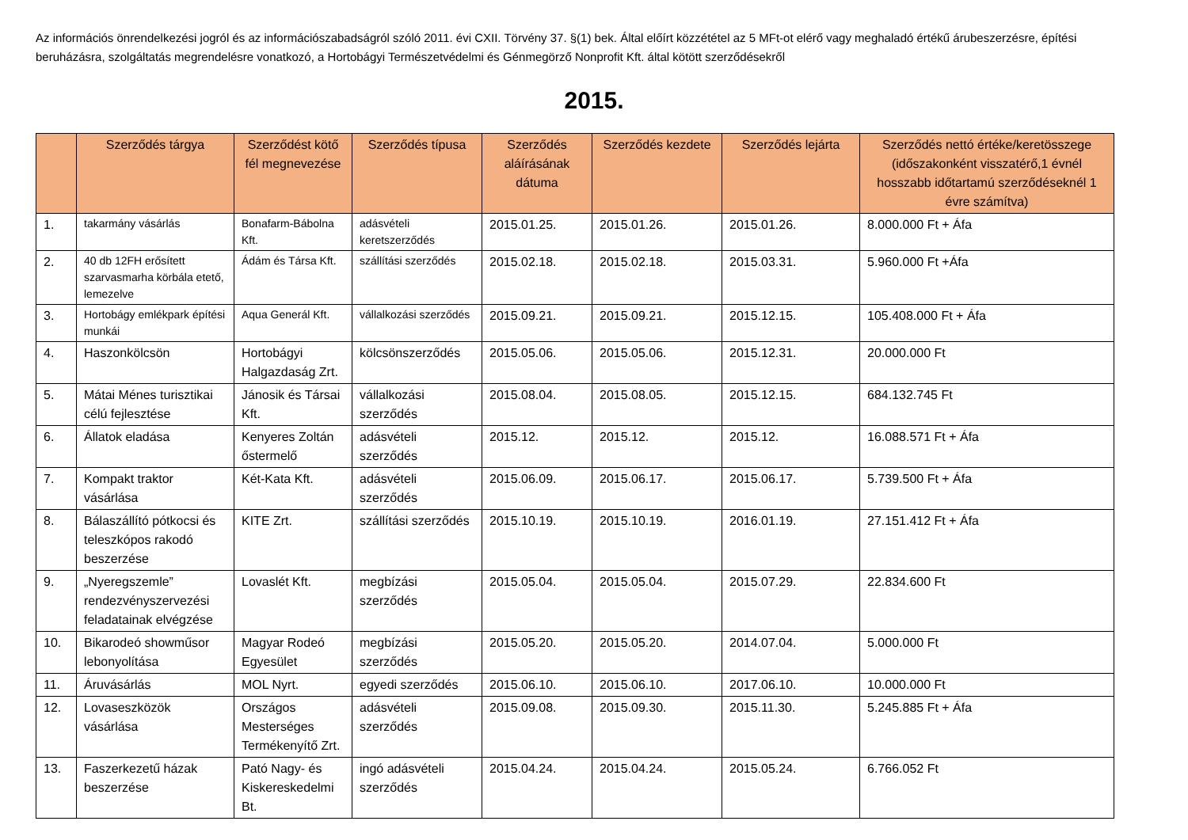Az információs önrendelkezési jogról és az információszabadságról szóló 2011. évi CXII. Törvény 37. §(1) bek. Által előírt közzététel az 5 MFt-ot elérő vagy meghaladó értékű árubeszerzésre, építési beruházásra, szolgáltatás megrendelésre vonatkozó, a Hortobágyi Természetvédelmi és Génmegörző Nonprofit Kft. által kötött szerződésekről
2015.
| | Szerződés tárgya | Szerződést kötő fél megnevezése | Szerződés típusa | Szerződés aláírásának dátuma | Szerződés kezdete | Szerződés lejárta | Szerződés nettó értéke/keretösszege (időszakonként visszatérő,1 évnél hosszabb időtartamú szerződéseknél 1 évre számítva) |
| --- | --- | --- | --- | --- | --- | --- | --- |
| 1. | takarmány vásárlás | Bonafarm-Bábolna Kft. | adásvételi keretszerződés | 2015.01.25. | 2015.01.26. | 2015.01.26. | 8.000.000 Ft + Áfa |
| 2. | 40 db 12FH erősített szarvasmarha körbála etető, lemezelve | Ádám és Társa Kft. | szállítási szerződés | 2015.02.18. | 2015.02.18. | 2015.03.31. | 5.960.000 Ft +Áfa |
| 3. | Hortobágy emlékpark építési munkái | Aqua Generál Kft. | vállalkozási szerződés | 2015.09.21. | 2015.09.21. | 2015.12.15. | 105.408.000 Ft + Áfa |
| 4. | Haszonkölcsön | Hortobágyi Halgazdaság Zrt. | kölcsönszerződés | 2015.05.06. | 2015.05.06. | 2015.12.31. | 20.000.000 Ft |
| 5. | Mátai Ménes turisztikai célú fejlesztése | Jánosik és Társai Kft. | vállalkozási szerződés | 2015.08.04. | 2015.08.05. | 2015.12.15. | 684.132.745 Ft |
| 6. | Állatok eladása | Kenyeres Zoltán őstermelő | adásvételi szerződés | 2015.12. | 2015.12. | 2015.12. | 16.088.571 Ft + Áfa |
| 7. | Kompakt traktor vásárlása | Két-Kata Kft. | adásvételi szerződés | 2015.06.09. | 2015.06.17. | 2015.06.17. | 5.739.500 Ft + Áfa |
| 8. | Bálaszállító pótkocsi és teleszkópos rakodó beszerzése | KITE Zrt. | szállítási szerződés | 2015.10.19. | 2015.10.19. | 2016.01.19. | 27.151.412 Ft + Áfa |
| 9. | „Nyeregszemle” rendezvényszervezési feladatainak elvégzése | Lovaslét Kft. | megbízási szerződés | 2015.05.04. | 2015.05.04. | 2015.07.29. | 22.834.600 Ft |
| 10. | Bikarodeó showműsor lebonyolítása | Magyar Rodeó Egyesület | megbízási szerződés | 2015.05.20. | 2015.05.20. | 2014.07.04. | 5.000.000 Ft |
| 11. | Áruvásárlás | MOL Nyrt. | egyedi szerződés | 2015.06.10. | 2015.06.10. | 2017.06.10. | 10.000.000 Ft |
| 12. | Lovaseszközök vásárlása | Országos Mesterséges Termékenyítő Zrt. | adásvételi szerződés | 2015.09.08. | 2015.09.30. | 2015.11.30. | 5.245.885 Ft + Áfa |
| 13. | Faszerkezetű házak beszerzése | Pató Nagy- és Kiskereskedelmi Bt. | ingó adásvételi szerződés | 2015.04.24. | 2015.04.24. | 2015.05.24. | 6.766.052 Ft |